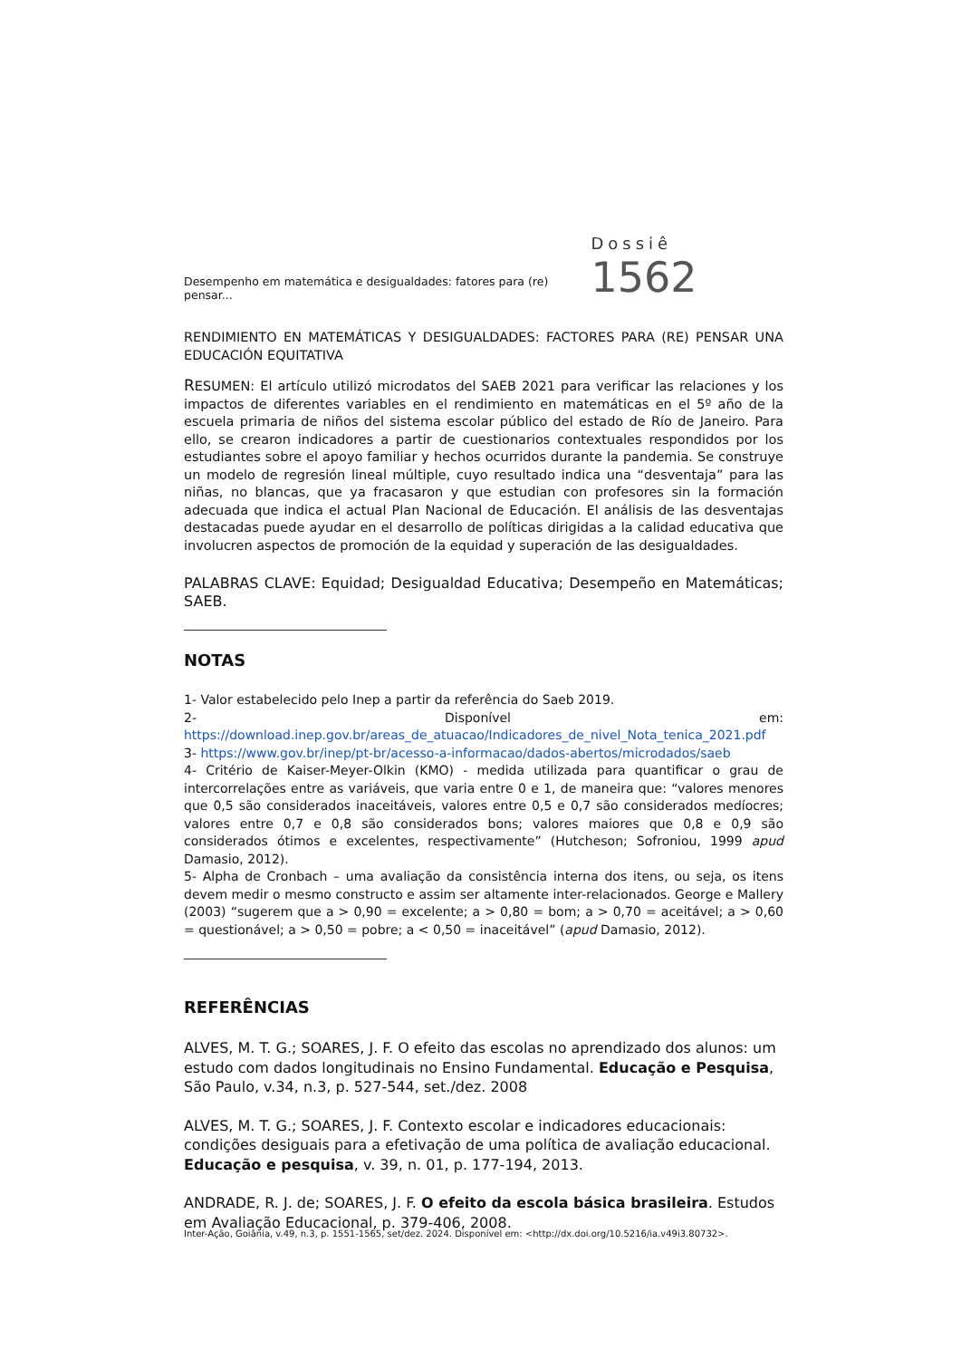Desempenho em matemática e desigualdades: fatores para (re) pensar...
Dossiê 1562
RENDIMIENTO EN MATEMÁTICAS Y DESIGUALDADES: FACTORES PARA (RE) PENSAR UNA EDUCACIÓN EQUITATIVA
RESUMEN: El artículo utilizó microdatos del SAEB 2021 para verificar las relaciones y los impactos de diferentes variables en el rendimiento en matemáticas en el 5º año de la escuela primaria de niños del sistema escolar público del estado de Río de Janeiro. Para ello, se crearon indicadores a partir de cuestionarios contextuales respondidos por los estudiantes sobre el apoyo familiar y hechos ocurridos durante la pandemia. Se construye un modelo de regresión lineal múltiple, cuyo resultado indica una “desventaja” para las niñas, no blancas, que ya fracasaron y que estudian con profesores sin la formación adecuada que indica el actual Plan Nacional de Educación. El análisis de las desventajas destacadas puede ayudar en el desarrollo de políticas dirigidas a la calidad educativa que involucren aspectos de promoción de la equidad y superación de las desigualdades.
PALABRAS CLAVE: Equidad; Desigualdad Educativa; Desempeño en Matemáticas; SAEB.
NOTAS
1- Valor estabelecido pelo Inep a partir da referência do Saeb 2019.
2- Disponível em: https://download.inep.gov.br/areas_de_atuacao/Indicadores_de_nivel_Nota_tenica_2021.pdf
3- https://www.gov.br/inep/pt-br/acesso-a-informacao/dados-abertos/microdados/saeb
4- Critério de Kaiser-Meyer-Olkin (KMO) - medida utilizada para quantificar o grau de intercorrelações entre as variáveis, que varia entre 0 e 1, de maneira que: “valores menores que 0,5 são considerados inaceitáveis, valores entre 0,5 e 0,7 são considerados medíocres; valores entre 0,7 e 0,8 são considerados bons; valores maiores que 0,8 e 0,9 são considerados ótimos e excelentes, respectivamente” (Hutcheson; Sofroniou, 1999 apud Damasio, 2012).
5- Alpha de Cronbach – uma avaliação da consistência interna dos itens, ou seja, os itens devem medir o mesmo constructo e assim ser altamente inter-relacionados. George e Mallery (2003) “sugerem que a > 0,90 = excelente; a > 0,80 = bom; a > 0,70 = aceitável; a > 0,60 = questionável; a > 0,50 = pobre; a < 0,50 = inaceitável” (apud Damasio, 2012).
REFERÊNCIAS
ALVES, M. T. G.; SOARES, J. F. O efeito das escolas no aprendizado dos alunos: um estudo com dados longitudinais no Ensino Fundamental. Educação e Pesquisa, São Paulo, v.34, n.3, p. 527-544, set./dez. 2008
ALVES, M. T. G.; SOARES, J. F. Contexto escolar e indicadores educacionais: condições desiguais para a efetivação de uma política de avaliação educacional. Educação e pesquisa, v. 39, n. 01, p. 177-194, 2013.
ANDRADE, R. J. de; SOARES, J. F. O efeito da escola básica brasileira. Estudos em Avaliação Educacional, p. 379-406, 2008.
Inter-Ação, Goiânia, v.49, n.3, p. 1551-1565, set/dez. 2024. Disponível em: <http://dx.doi.org/10.5216/ia.v49i3.80732>.